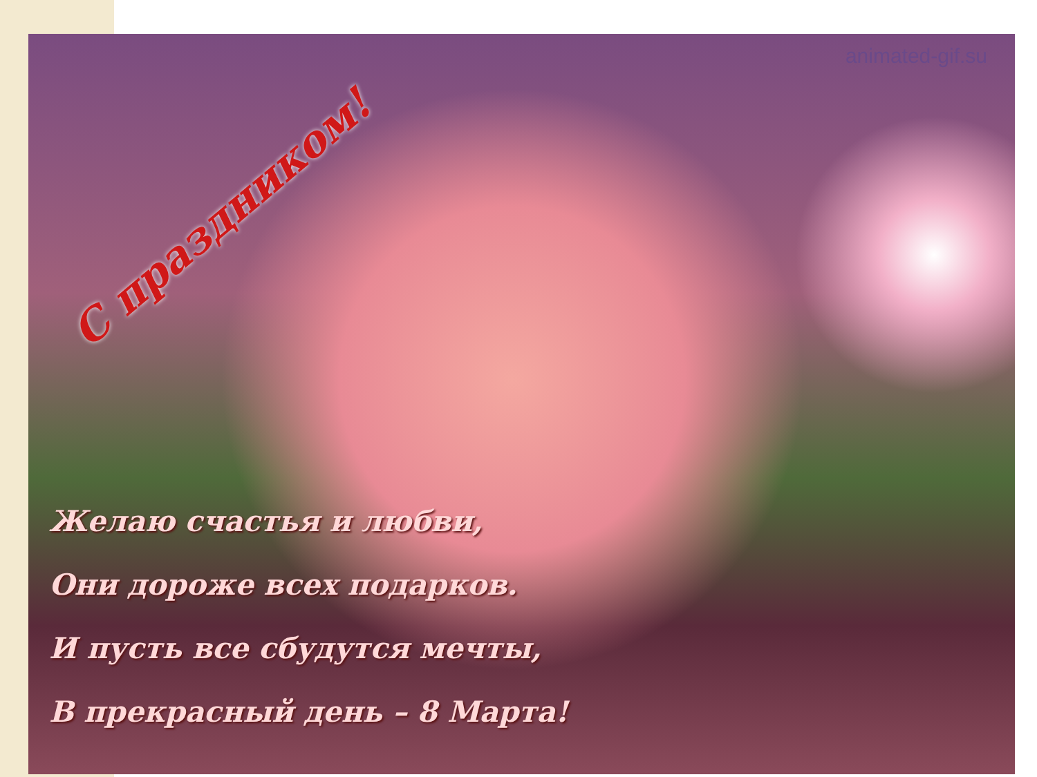animated-gif.su
С праздником!
Желаю счастья и любви,
Они дороже всех подарков.
И пусть все сбудутся мечты,
В прекрасный день – 8 Марта!